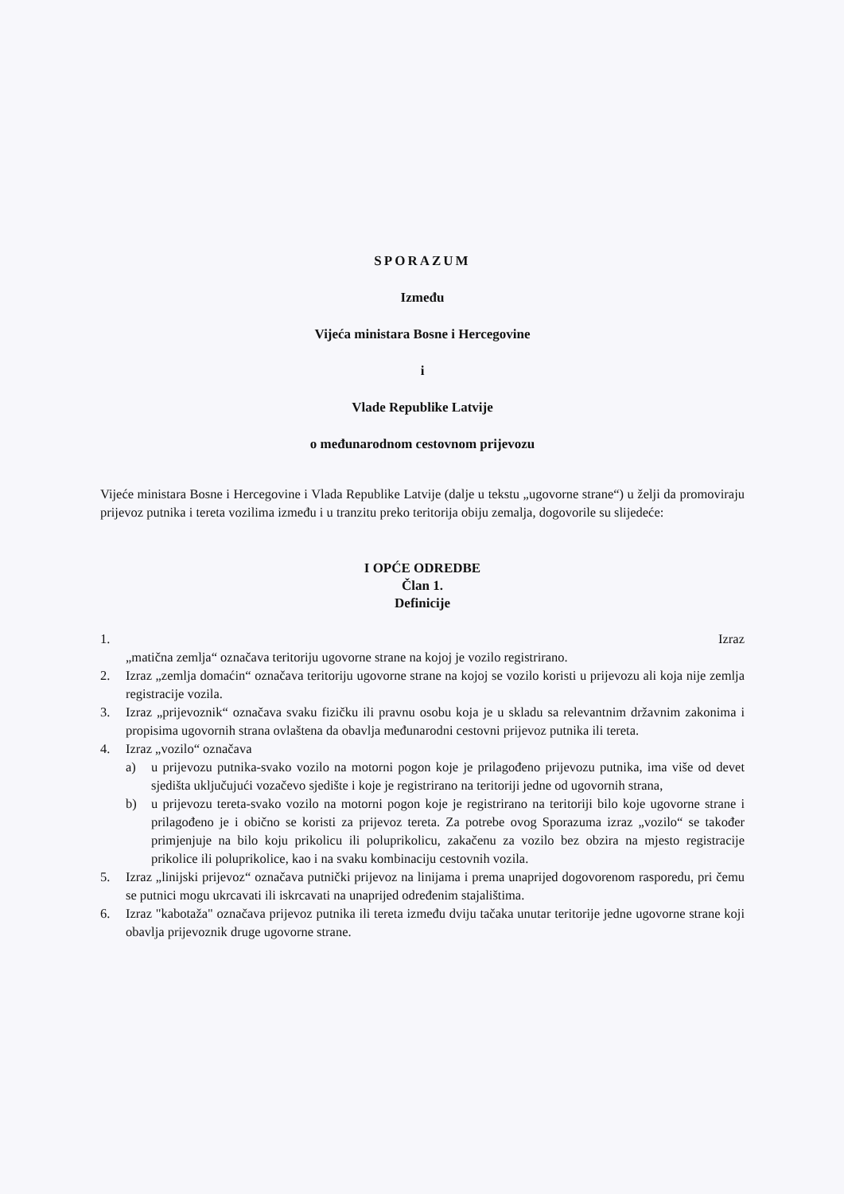SPORAZUM
Između
Vijeća ministara Bosne i Hercegovine
i
Vlade Republike Latvije
o međunarodnom cestovnom prijevozu
Vijeće ministara Bosne i Hercegovine i Vlada Republike Latvije (dalje u tekstu „ugovorne strane“) u želji da promoviraju prijevoz putnika i tereta vozilima između i u tranzitu preko teritorija obiju zemalja, dogovorile su slijedeće:
I OPĆE ODREDBE
Član 1.
Definicije
1. Izraz
„matična zemlja“ označava teritoriju ugovorne strane na kojoj je vozilo registrirano.
2. Izraz „zemlja domaćin“ označava teritoriju ugovorne strane na kojoj se vozilo koristi u prijevozu ali koja nije zemlja registracije vozila.
3. Izraz „prijevoznik“ označava svaku fizičku ili pravnu osobu koja je u skladu sa relevantnim državnim zakonima i propisima ugovornih strana ovlaštena da obavlja međunarodni cestovni prijevoz putnika ili tereta.
4. Izraz „vozilo“ označava
a) u prijevozu putnika-svako vozilo na motorni pogon koje je prilagođeno prijevozu putnika, ima više od devet sjedišta uključujući vozačevo sjedište i koje je registrirano na teritoriji jedne od ugovornih strana,
b) u prijevozu tereta-svako vozilo na motorni pogon koje je registrirano na teritoriji bilo koje ugovorne strane i prilagođeno je i obično se koristi za prijevoz tereta. Za potrebe ovog Sporazuma izraz „vozilo“ se također primjenjuje na bilo koju prikolicu ili poluprikolicu, zakačenu za vozilo bez obzira na mjesto registracije prikolice ili poluprikolice, kao i na svaku kombinaciju cestovnih vozila.
5. Izraz „linijski prijevoz“ označava putnički prijevoz na linijama i prema unaprijed dogovorenom rasporedu, pri čemu se putnici mogu ukrcavati ili iskrcavati na unaprijed određenim stajalištima.
6. Izraz "kabotaža" označava prijevoz putnika ili tereta između dviju tačaka unutar teritorije jedne ugovorne strane koji obavlja prijevoznik druge ugovorne strane.